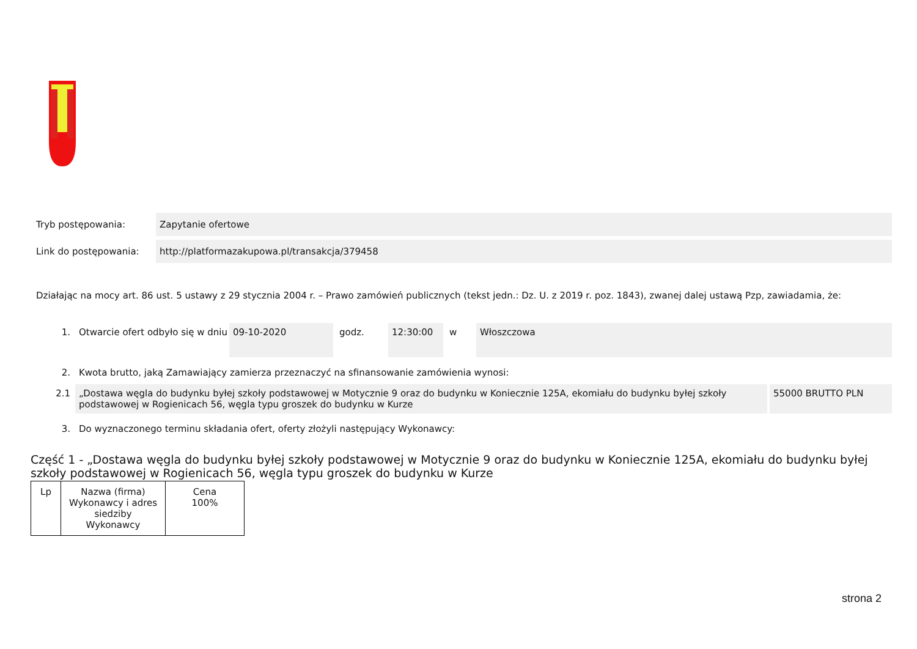Tryb postępowania: Zapytanie ofertowe
Link do postępowania: http://platformazakupowa.pl/transakcja/379458
Działając na mocy art. 86 ust. 5 ustawy z 29 stycznia 2004 r. – Prawo zamówień publicznych (tekst jedn.: Dz. U. z 2019 r. poz. 1843), zwanej dalej ustawą Pzp, zawiadamia, że:
1. Otwarcie ofert odbyło się w dniu
09-10-2020 godz. 12:30:00 w Włoszczowa
2. Kwota brutto, jaką Zamawiający zamierza przeznaczyć na sfinansowanie zamówienia wynosi:
2.1 „Dostawa węgla do budynku byłej szkoły podstawowej w Motycznie 9 oraz do budynku w Koniecznie 125A, ekomiału do budynku byłej szkoły podstawowej w Rogienicach 56, węgla typu groszek do budynku w Kurze
55000 BRUTTO PLN
3. Do wyznaczonego terminu składania ofert, oferty złożyli następujący Wykonawcy:
Część 1 - „Dostawa węgla do budynku byłej szkoły podstawowej w Motycznie 9 oraz do budynku w Koniecznie 125A, ekomiału do budynku byłej szkoły podstawowej w Rogienicach 56, węgla typu groszek do budynku w Kurze
| Lp | Nazwa (firma) Wykonawcy i adres siedziby Wykonawcy | Cena 100% |
strona 2